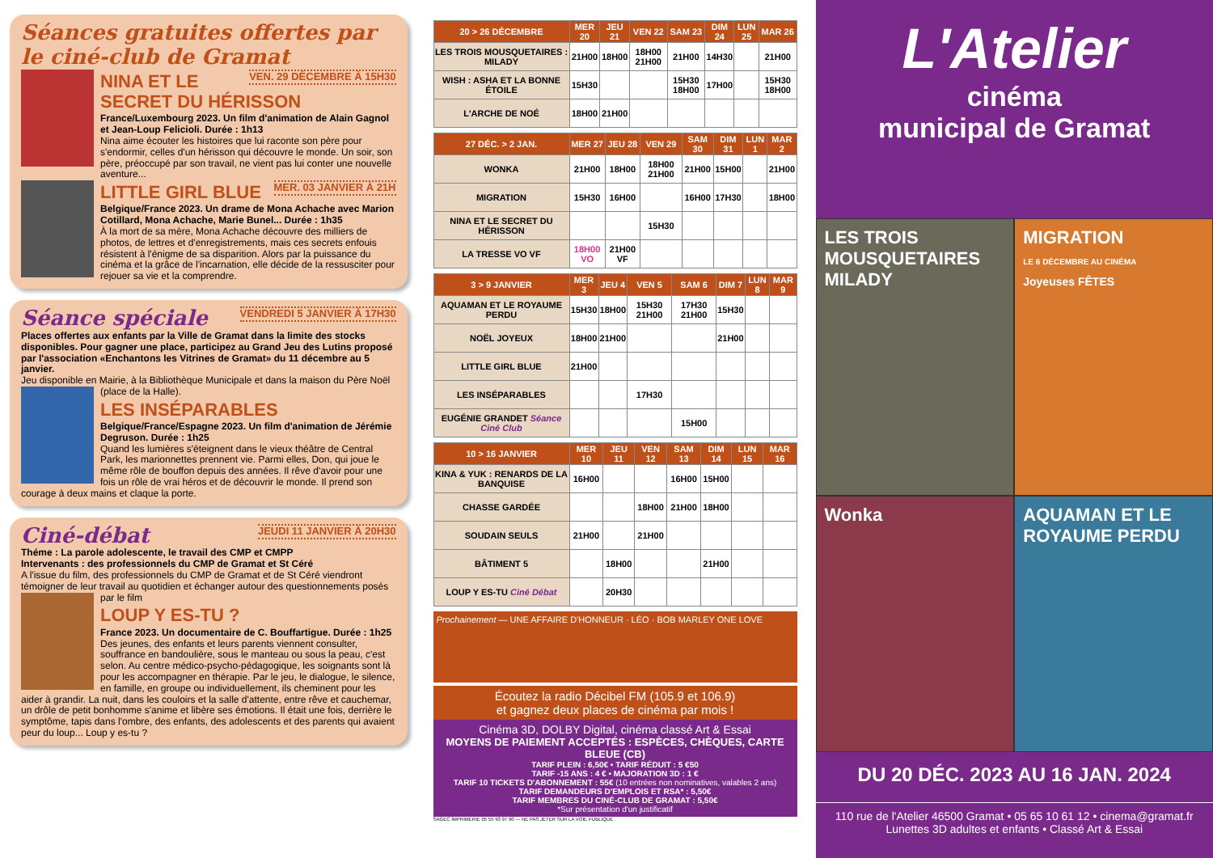Séances gratuites offertes par le ciné-club de Gramat
VEN. 29 DÉCEMBRE À 15H30
NINA ET LE SECRET DU HÉRISSON
France/Luxembourg 2023. Un film d'animation de Alain Gagnol et Jean-Loup Felicioli. Durée : 1h13
Nina aime écouter les histoires que lui raconte son père pour s'endormir, celles d'un hérisson qui découvre le monde. Un soir, son père, préoccupé par son travail, ne vient pas lui conter une nouvelle aventure...
MER. 03 JANVIER À 21H
LITTLE GIRL BLUE
Belgique/France 2023. Un drame de Mona Achache avec Marion Cotillard, Mona Achache, Marie Bunel... Durée : 1h35
À la mort de sa mère, Mona Achache découvre des milliers de photos, de lettres et d'enregistrements, mais ces secrets enfouis résistent à l'énigme de sa disparition. Alors par la puissance du cinéma et la grâce de l'incarnation, elle décide de la ressusciter pour rejouer sa vie et la comprendre.
VENDREDI 5 JANVIER À 17H30
Séance spéciale
Places offertes aux enfants par la Ville de Gramat dans la limite des stocks disponibles. Pour gagner une place, participez au Grand Jeu des Lutins proposé par l'association «Enchantons les Vitrines de Gramat» du 11 décembre au 5 janvier.
Jeu disponible en Mairie, à la Bibliothèque Municipale et dans la maison du Père Noël (place de la Halle).
LES INSÉPARABLES
Belgique/France/Espagne 2023. Un film d'animation de Jérémie Degruson. Durée : 1h25
Quand les lumières s'éteignent dans le vieux théâtre de Central Park, les marionnettes prennent vie. Parmi elles, Don, qui joue le même rôle de bouffon depuis des années. Il rêve d'avoir pour une fois un rôle de vrai héros et de découvrir le monde. Il prend son courage à deux mains et claque la porte.
JEUDI 11 JANVIER À 20H30
Ciné-débat
Théme : La parole adolescente, le travail des CMP et CMPP
Intervenants : des professionnels du CMP de Gramat et St Céré
A l'issue du film, des professionnels du CMP de Gramat et de St Céré viendront témoigner de leur travail au quotidien et échanger autour des questionnements posés par le film
LOUP Y ES-TU ?
France 2023. Un documentaire de C. Bouffartigue. Durée : 1h25
Des jeunes, des enfants et leurs parents viennent consulter, souffrance en bandoulière, sous le manteau ou sous la peau, c'est selon. Au centre médico-psycho-pédagogique, les soignants sont là pour les accompagner en thérapie. Par le jeu, le dialogue, le silence, en famille, en groupe ou individuellement, ils cheminent pour les aider à grandir. La nuit, dans les couloirs et la salle d'attente, entre rêve et cauchemar, un drôle de petit bonhomme s'anime et libère ses émotions. Il était une fois, derrière le symptôme, tapis dans l'ombre, des enfants, des adolescents et des parents qui avaient peur du loup... Loup y es-tu ?
| 20 > 26 DÉCEMBRE | MER 20 | JEU 21 | VEN 22 | SAM 23 | DIM 24 | LUN 25 | MAR 26 |
| --- | --- | --- | --- | --- | --- | --- | --- |
| LES TROIS MOUSQUETAIRES : MILADY | 21H00 | 18H00 | 18H00 21H00 | 21H00 | 14H30 | | 21H00 |
| WISH : ASHA ET LA BONNE ÉTOILE | 15H30 | | | 15H30 18H00 | 17H00 | | 15H30 18H00 |
| L'ARCHE DE NOÉ | 18H00 | 21H00 | | | | | |
| 27 DÉC. > 2 JAN. | MER 27 | JEU 28 | VEN 29 | SAM 30 | DIM 31 | LUN 1 | MAR 2 |
| --- | --- | --- | --- | --- | --- | --- | --- |
| WONKA | 21H00 | 18H00 | 18H00 21H00 | 21H00 | 15H00 | | 21H00 |
| MIGRATION | 15H30 | 16H00 | | 16H00 | 17H30 | | 18H00 |
| NINA ET LE SECRET DU HÉRISSON | | | 15H30 | | | | |
| LA TRESSE VO VF | 18H00 VO | 21H00 VF | | | | | |
| 3 > 9 JANVIER | MER 3 | JEU 4 | VEN 5 | SAM 6 | DIM 7 | LUN 8 | MAR 9 |
| --- | --- | --- | --- | --- | --- | --- | --- |
| AQUAMAN ET LE ROYAUME PERDU | 15H30 | 18H00 | 15H30 21H00 | 17H30 21H00 | 15H30 | | |
| NOËL JOYEUX | 18H00 | 21H00 | | | 21H00 | | |
| LITTLE GIRL BLUE | 21H00 | | | | | | |
| LES INSÉPARABLES | | | 17H30 | | | | |
| EUGÉNIE GRANDET Séance Ciné Club | | | | 15H00 | | | |
| 10 > 16 JANVIER | MER 10 | JEU 11 | VEN 12 | SAM 13 | DIM 14 | LUN 15 | MAR 16 |
| --- | --- | --- | --- | --- | --- | --- | --- |
| KINA & YUK : RENARDS DE LA BANQUISE | 16H00 | | | 16H00 | 15H00 | | |
| CHASSE GARDÉE | | | 18H00 | 21H00 | 18H00 | | |
| SOUDAIN SEULS | 21H00 | | 21H00 | | | | |
| BÂTIMENT 5 | | 18H00 | | | 21H00 | | |
| LOUP Y ES-TU Ciné Débat | | 20H30 | | | | | |
Prochainement — UNE AFFAIRE D'HONNEUR · LÉO · BOB MARLEY ONE LOVE
Écoutez la radio Décibel FM (105.9 et 106.9)
et gagnez deux places de cinéma par mois !
Cinéma 3D, DOLBY Digital, cinéma classé Art & Essai
MOYENS DE PAIEMENT ACCEPTÉS : ESPÈCES, CHÈQUES, CARTE BLEUE (CB)
TARIF PLEIN : 6,50€ • TARIF RÉDUIT : 5 €50
TARIF -15 ANS : 4 € • MAJORATION 3D : 1 €
TARIF 10 TICKETS D'ABONNEMENT : 55€ (10 entrées non nominatives, valables 2 ans)
TARIF DEMANDEURS D'EMPLOIS ET RSA* : 5,50€
TARIF MEMBRES DU CINÉ-CLUB DE GRAMAT : 5,50€
*Sur présentation d'un justificatif
SAGEC IMPRIMERIE 05 55 93 97 90 — NE PAS JETER SUR LA VOIE PUBLIQUE
L'Atelier
cinéma
municipal de Gramat
LES TROIS MOUSQUETAIRES MILADY
MIGRATION
LE 6 DÉCEMBRE AU CINÉMA
Joyeuses FÊTES
Wonka
AQUAMAN ET LE ROYAUME PERDU
DU 20 DÉC. 2023 AU 16 JAN. 2024
110 rue de l'Atelier 46500 Gramat • 05 65 10 61 12 • cinema@gramat.fr
Lunettes 3D adultes et enfants • Classé Art & Essai